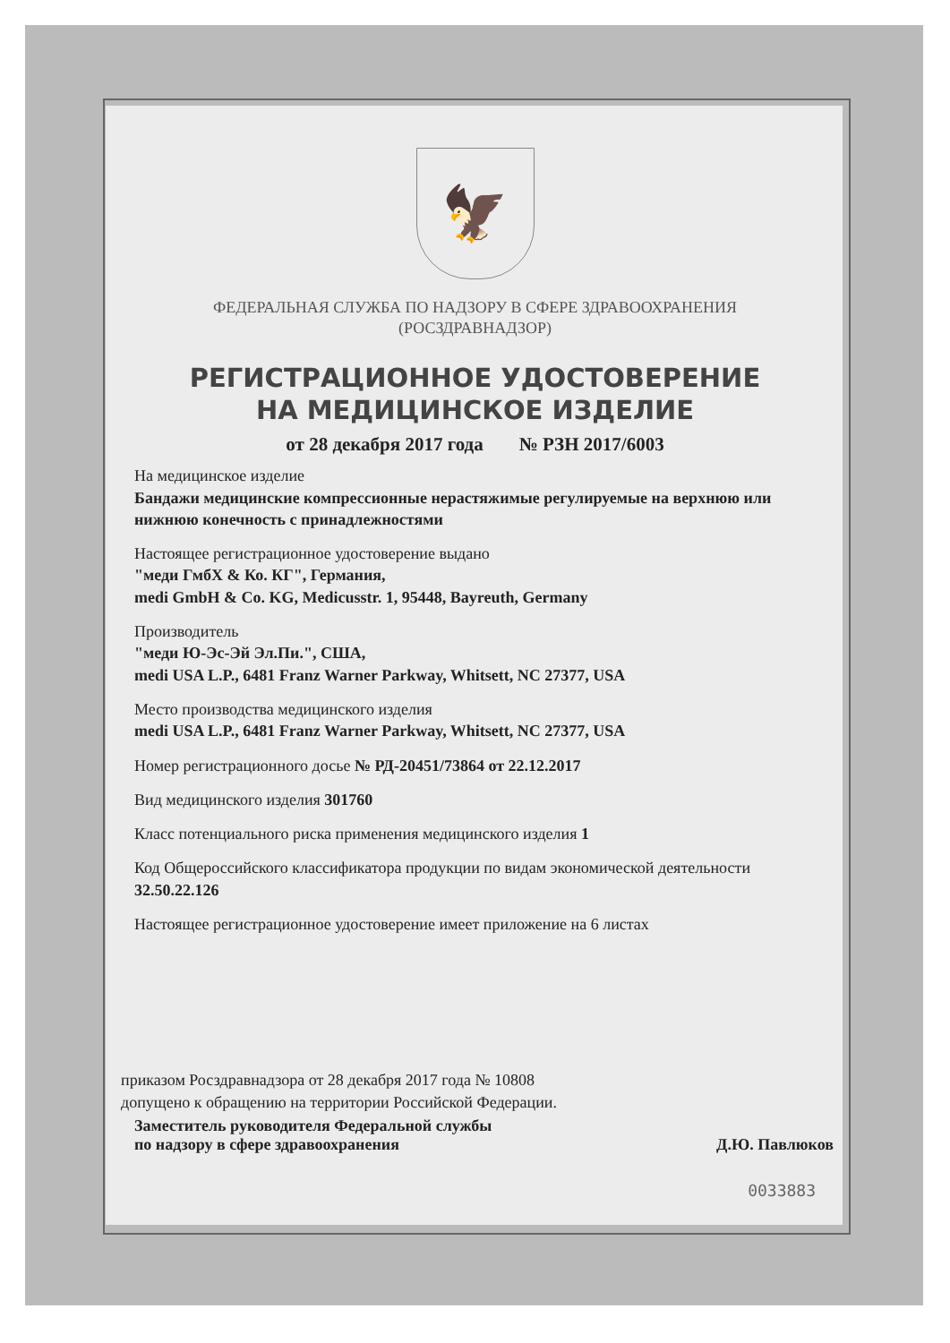🦅
ФЕДЕРАЛЬНАЯ СЛУЖБА ПО НАДЗОРУ В СФЕРЕ ЗДРАВООХРАНЕНИЯ
(РОСЗДРАВНАДЗОР)
РЕГИСТРАЦИОННОЕ УДОСТОВЕРЕНИЕ
НА МЕДИЦИНСКОЕ ИЗДЕЛИЕ
от 28 декабря 2017 года № РЗН 2017/6003
На медицинское изделие
Бандажи медицинские компрессионные нерастяжимые регулируемые на верхнюю или нижнюю конечность с принадлежностями
Настоящее регистрационное удостоверение выдано
"меди ГмбХ & Ко. КГ", Германия,
medi GmbH & Co. KG, Medicusstr. 1, 95448, Bayreuth, Germany
Производитель
"меди Ю-Эс-Эй Эл.Пи.", США,
medi USA L.P., 6481 Franz Warner Parkway, Whitsett, NC 27377, USA
Место производства медицинского изделия
medi USA L.P., 6481 Franz Warner Parkway, Whitsett, NC 27377, USA
Номер регистрационного досье № РД-20451/73864 от 22.12.2017
Вид медицинского изделия 301760
Класс потенциального риска применения медицинского изделия 1
Код Общероссийского классификатора продукции по видам экономической деятельности 32.50.22.126
Настоящее регистрационное удостоверение имеет приложение на 6 листах
приказом Росздравнадзора от 28 декабря 2017 года № 10808
допущено к обращению на территории Российской Федерации.
Заместитель руководителя Федеральной службы
по надзору в сфере здравоохранения Д.Ю. Павлюков
0033883